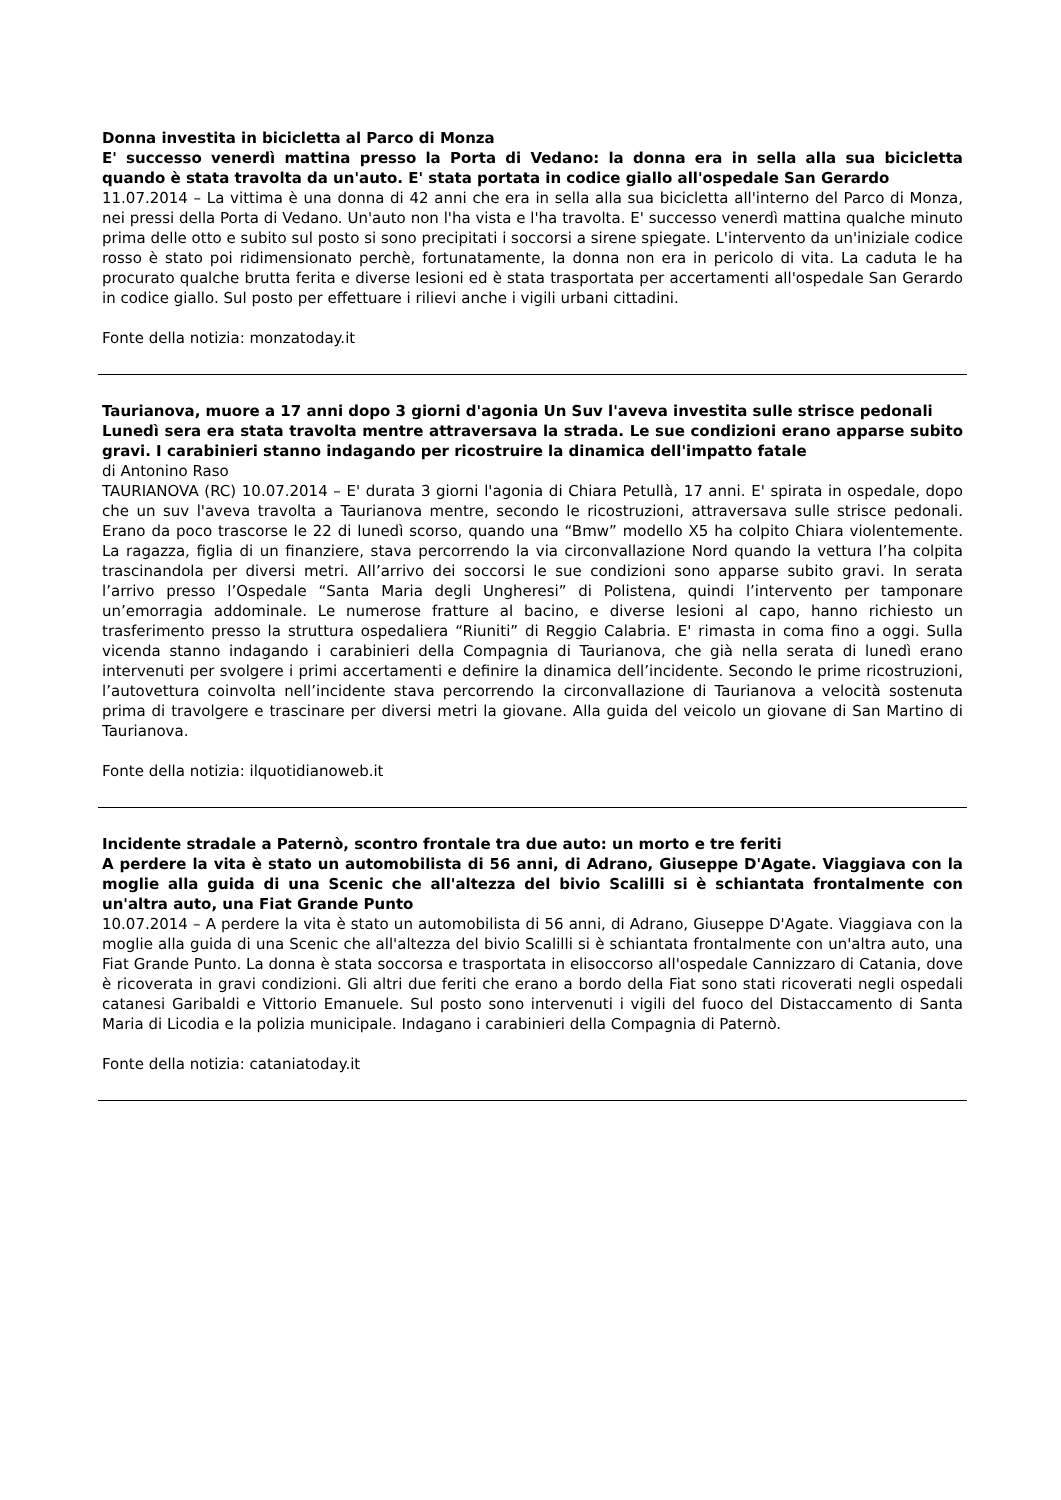Donna investita in bicicletta al Parco di Monza
E' successo venerdì mattina presso la Porta di Vedano: la donna era in sella alla sua bicicletta quando è stata travolta da un'auto. E' stata portata in codice giallo all'ospedale San Gerardo
11.07.2014 – La vittima è una donna di 42 anni che era in sella alla sua bicicletta all'interno del Parco di Monza, nei pressi della Porta di Vedano. Un'auto non l'ha vista e l'ha travolta. E' successo venerdì mattina qualche minuto prima delle otto e subito sul posto si sono precipitati i soccorsi a sirene spiegate. L'intervento da un'iniziale codice rosso è stato poi ridimensionato perchè, fortunatamente, la donna non era in pericolo di vita. La caduta le ha procurato qualche brutta ferita e diverse lesioni ed è stata trasportata per accertamenti all'ospedale San Gerardo in codice giallo. Sul posto per effettuare i rilievi anche i vigili urbani cittadini.
Fonte della notizia: monzatoday.it
Taurianova, muore a 17 anni dopo 3 giorni d'agonia Un Suv l'aveva investita sulle strisce pedonali
Lunedì sera era stata travolta mentre attraversava la strada. Le sue condizioni erano apparse subito gravi. I carabinieri stanno indagando per ricostruire la dinamica dell'impatto fatale
di Antonino Raso
TAURIANOVA (RC) 10.07.2014 – E' durata 3 giorni l'agonia di Chiara Petullà, 17 anni. E' spirata in ospedale, dopo che un suv l'aveva travolta a Taurianova mentre, secondo le ricostruzioni, attraversava sulle strisce pedonali. Erano da poco trascorse le 22 di lunedì scorso, quando una “Bmw” modello X5 ha colpito Chiara violentemente. La ragazza, figlia di un finanziere, stava percorrendo la via circonvallazione Nord quando la vettura l’ha colpita trascinandola per diversi metri. All’arrivo dei soccorsi le sue condizioni sono apparse subito gravi. In serata l’arrivo presso l’Ospedale “Santa Maria degli Ungheresi” di Polistena, quindi l’intervento per tamponare un’emorragia addominale. Le numerose fratture al bacino, e diverse lesioni al capo, hanno richiesto un trasferimento presso la struttura ospedaliera “Riuniti” di Reggio Calabria. E' rimasta in coma fino a oggi. Sulla vicenda stanno indagando i carabinieri della Compagnia di Taurianova, che già nella serata di lunedì erano intervenuti per svolgere i primi accertamenti e definire la dinamica dell’incidente. Secondo le prime ricostruzioni, l’autovettura coinvolta nell’incidente stava percorrendo la circonvallazione di Taurianova a velocità sostenuta prima di travolgere e trascinare per diversi metri la giovane. Alla guida del veicolo un giovane di San Martino di Taurianova.
Fonte della notizia: ilquotidianoweb.it
Incidente stradale a Paternò, scontro frontale tra due auto: un morto e tre feriti
A perdere la vita è stato un automobilista di 56 anni, di Adrano, Giuseppe D'Agate. Viaggiava con la moglie alla guida di una Scenic che all'altezza del bivio Scalilli si è schiantata frontalmente con un'altra auto, una Fiat Grande Punto
10.07.2014 – A perdere la vita è stato un automobilista di 56 anni, di Adrano, Giuseppe D'Agate. Viaggiava con la moglie alla guida di una Scenic che all'altezza del bivio Scalilli si è schiantata frontalmente con un'altra auto, una Fiat Grande Punto. La donna è stata soccorsa e trasportata in elisoccorso all'ospedale Cannizzaro di Catania, dove è ricoverata in gravi condizioni. Gli altri due feriti che erano a bordo della Fiat sono stati ricoverati negli ospedali catanesi Garibaldi e Vittorio Emanuele. Sul posto sono intervenuti i vigili del fuoco del Distaccamento di Santa Maria di Licodia e la polizia municipale. Indagano i carabinieri della Compagnia di Paternò.
Fonte della notizia: cataniatoday.it